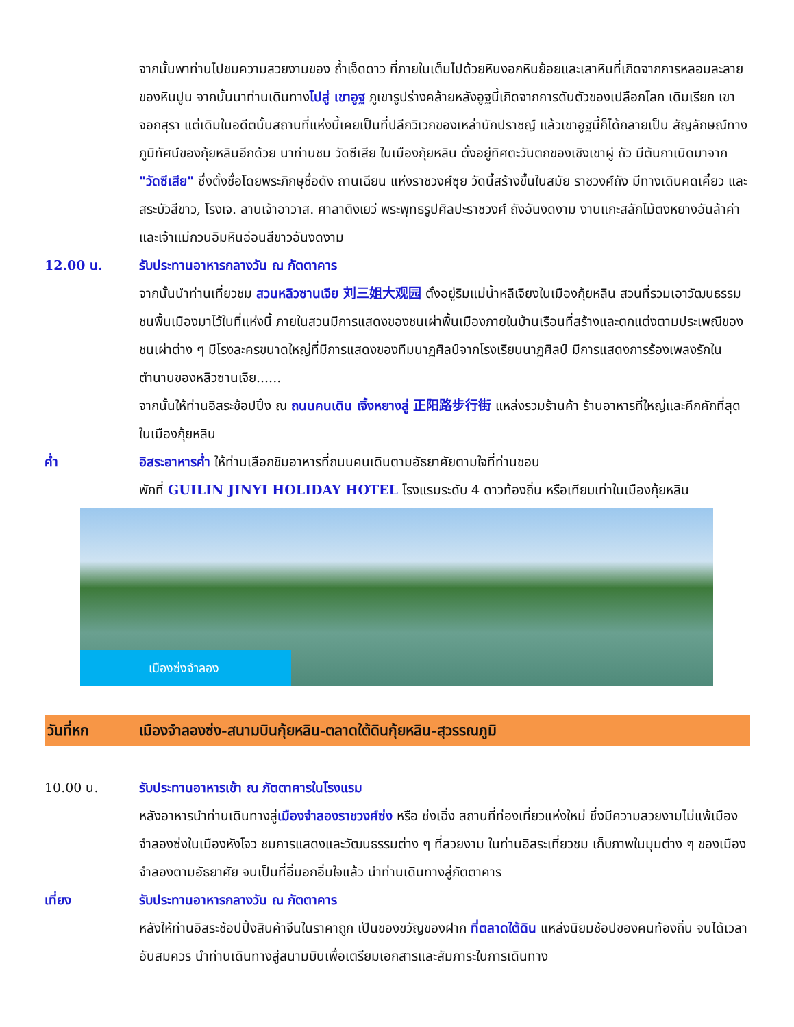จากนั้นพาท่านไปชมความสวยงามของ ถ้ำเจ็ดดาว ที่ภายในเต็มไปด้วยหินงอกหินย้อยและเสาหินที่เกิดจากการหลอมละลายของหินปูน จากนั้นนาท่านเดินทางไปสู่ เขาอูฐ ภูเขารูปร่างคล้ายหลังอูฐนี้เกิดจากการดันตัวของเปลือกโลก เดิมเรียก เขา จอกสุรา แต่เดิมในอดีตนั้นสถานที่แห่งนี้เคยเป็นที่ปลีกวิเวกของเหล่านักปราชญ์ แล้วเขาอูฐนี้ก็ได้กลายเป็น สัญลักษณ์ทางภูมิทัศน์ของกุ้ยหลินอีกด้วย นาท่านชม วัดซีเสีย ในเมืองกุ้ยหลิน ตั้งอยู่ทิศตะวันตกของเชิงเขาผู่ ถัว มีต้นกาเนิดมาจาก "วัดซีเสีย" ซึ่งตั้งชื่อโดยพระภิกษุชื่อดัง ถานเฉียน แห่งราชวงศ์ซุย วัดนี้สร้างขึ้นในสมัย ราชวงศ์ถัง มีทางเดินคดเคี้ยว และสระบัวสีขาว, โรงเจ. ลานเจ้าอาวาส. ศาลาติงเยว่ พระพุทธรูปศิลปะราชวงศ์ ถังอันงดงาม งานแกะสลักไม้ตงหยางอันล้าค่าและเจ้าแม่กวนอิมหินอ่อนสีขาวอันงดงาม
12.00 น. รับประทานอาหารกลางวัน ณ ภัตตาคาร
จากนั้นนำท่านเที่ยวชม สวนหลิวซานเจีย 刘三姐大观园 ตั้งอยู่ริมแม่น้ำหลีเจียงในเมืองกุ้ยหลิน สวนที่รวมเอาวัฒนธรรมชนพื้นเมืองมาไว้ในที่แห่งนี้ ภายในสวนมีการแสดงของชนเผ่าพื้นเมืองภายในบ้านเรือนที่สร้างและตกแต่งตามประเพณีของชนเผ่าต่าง ๆ มีโรงละครขนาดใหญ่ที่มีการแสดงของทีมนาฏศิลป์จากโรงเรียนนาฏศิลป์ มีการแสดงการร้องเพลงรักในตำนานของหลิวซานเจีย......
จากนั้นให้ท่านอิสระช้อปปิ้ง ณ ถนนคนเดิน เจิ้งหยางลู่ 正阳路步行街 แหล่งรวมร้านค้า ร้านอาหารที่ใหญ่และคึกคักที่สุดในเมืองกุ้ยหลิน
ค่ำ อิสระอาหารค่ำ ให้ท่านเลือกชิมอาหารที่ถนนคนเดินตามอัธยาศัยตามใจที่ท่านชอบ
พักที่ GUILIN JINYI HOLIDAY HOTEL โรงแรมระดับ 4 ดาวท้องถิ่น หรือเทียบเท่าในเมืองกุ้ยหลิน
เมืองซ่งจำลอง
วันที่หก เมืองจำลองซ่ง-สนามบินกุ้ยหลิน-ตลาดใต้ดินกุ้ยหลิน-สุวรรณภูมิ
10.00 น. รับประทานอาหารเช้า ณ ภัตตาคารในโรงแรม
หลังอาหารนำท่านเดินทางสู่เมืองจำลองราชวงศ์ซ่ง หรือ ซ่งเฉิ่ง สถานที่ท่องเที่ยวแห่งใหม่ ซึ่งมีความสวยงามไม่แพ้เมืองจำลองซ่งในเมืองหังโจว ชมการแสดงและวัฒนธรรมต่าง ๆ ที่สวยงาม ในท่านอิสระเที่ยวชม เก็บภาพในมุมต่าง ๆ ของเมืองจำลองตามอัธยาศัย จนเป็นที่อิ่มอกอิ่มใจแล้ว นำท่านเดินทางสู่ภัตตาคาร
เที่ยง รับประทานอาหารกลางวัน ณ ภัตตาคาร
หลังให้ท่านอิสระช้อปปิ้งสินค้าจีนในราคาถูก เป็นของขวัญของฝาก ที่ตลาดใต้ดิน แหล่งนิยมช้อปของคนท้องถิ่น จนได้เวลาอันสมควร นำท่านเดินทางสู่สนามบินเพื่อเตรียมเอกสารและสัมภาระในการเดินทาง